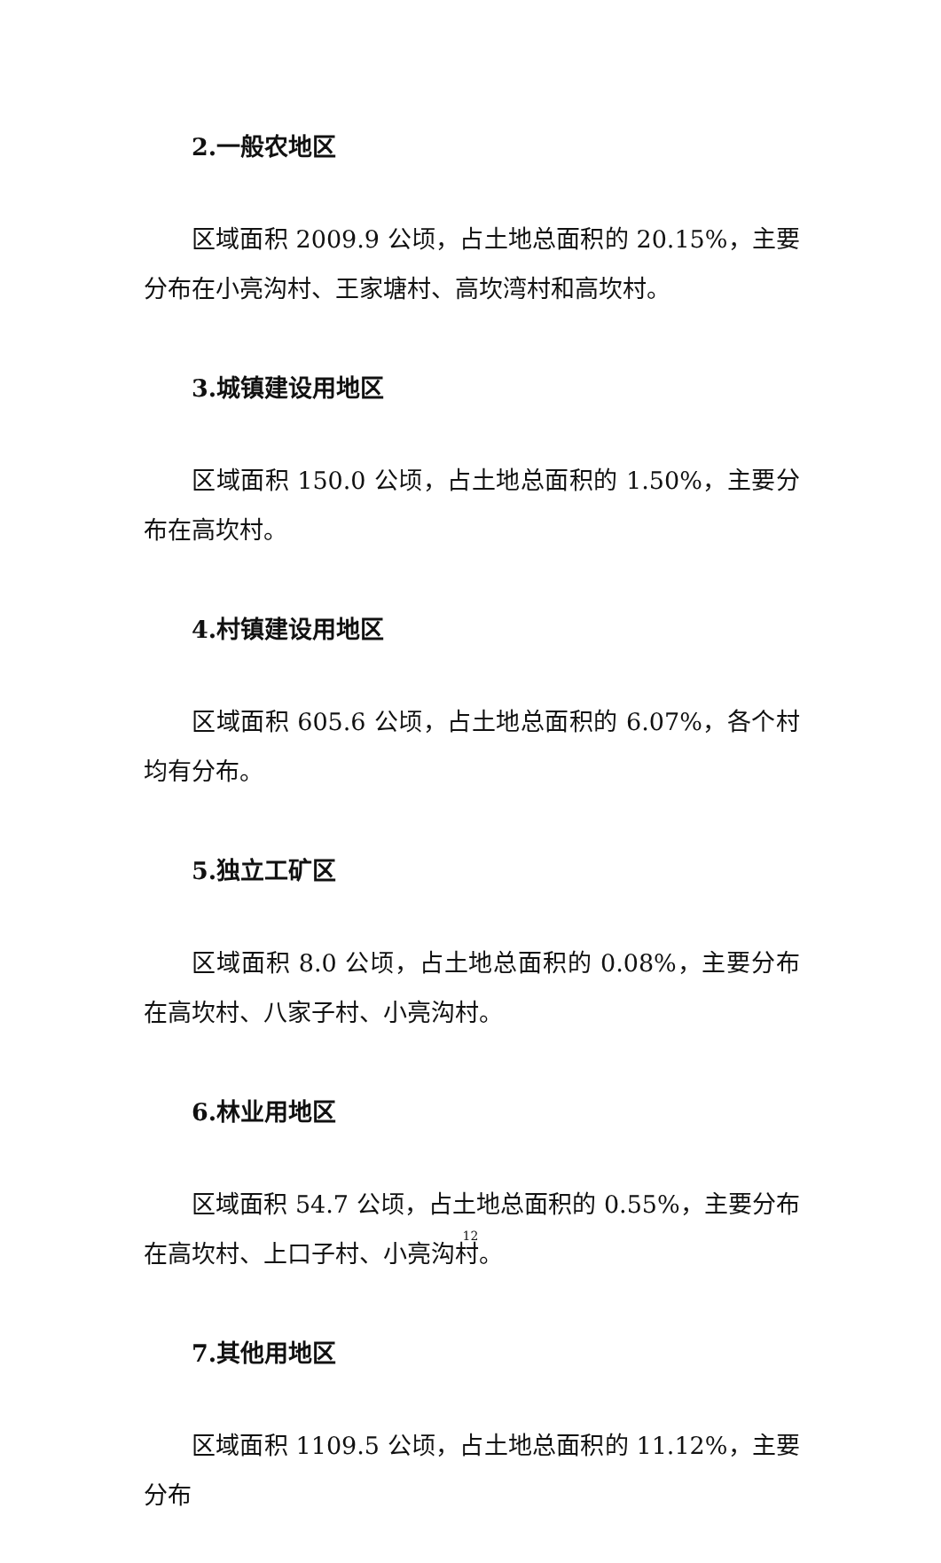2.一般农地区
区域面积 2009.9 公顷，占土地总面积的 20.15%，主要分布在小亮沟村、王家塘村、高坎湾村和高坎村。
3.城镇建设用地区
区域面积 150.0 公顷，占土地总面积的 1.50%，主要分布在高坎村。
4.村镇建设用地区
区域面积 605.6 公顷，占土地总面积的 6.07%，各个村均有分布。
5.独立工矿区
区域面积 8.0 公顷，占土地总面积的 0.08%，主要分布在高坎村、八家子村、小亮沟村。
6.林业用地区
区域面积 54.7 公顷，占土地总面积的 0.55%，主要分布在高坎村、上口子村、小亮沟村。
7.其他用地区
区域面积 1109.5 公顷，占土地总面积的 11.12%，主要分布
12